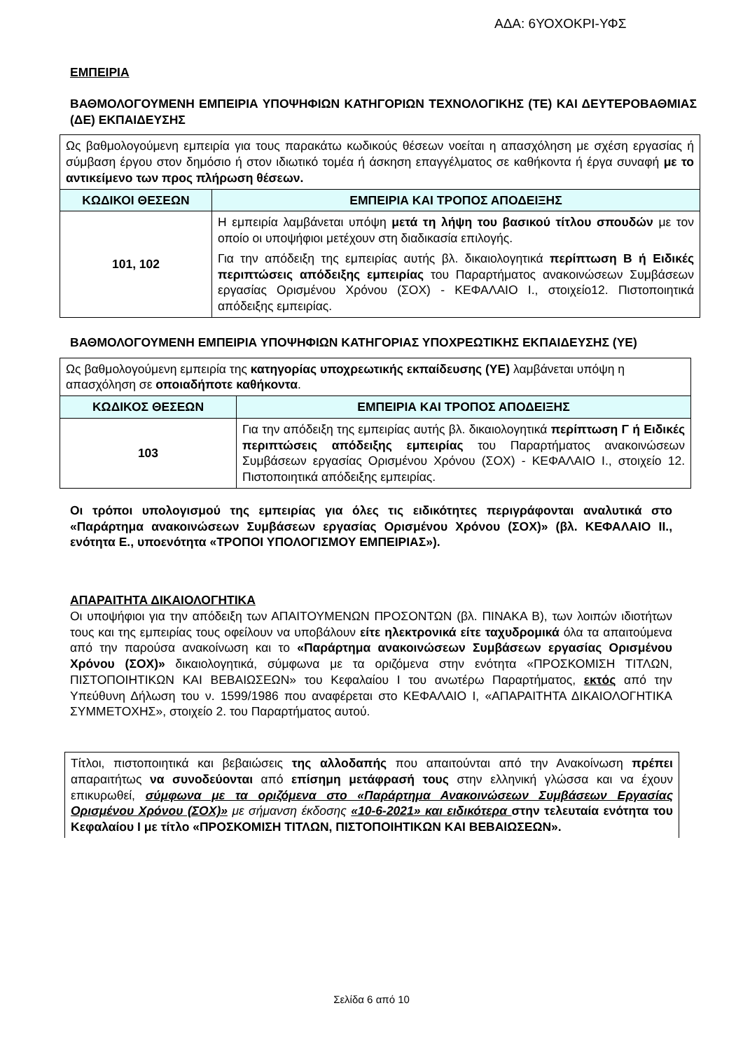ΑΔΑ: 6ΥΟΧΟΚΡΙ-ΥΦΣ
ΕΜΠΕΙΡΙΑ
ΒΑΘΜΟΛΟΓΟΥΜΕΝΗ ΕΜΠΕΙΡΙΑ ΥΠΟΨΗΦΙΩΝ ΚΑΤΗΓΟΡΙΩΝ ΤΕΧΝΟΛΟΓΙΚΗΣ (ΤΕ) ΚΑΙ ΔΕΥΤΕΡΟΒΑΘΜΙΑΣ (ΔΕ) ΕΚΠΑΙΔΕΥΣΗΣ
| Ως βαθμολογούμενη εμπειρία για τους παρακάτω κωδικούς θέσεων νοείται η απασχόληση με σχέση εργασίας ή σύμβαση έργου στον δημόσιο ή στον ιδιωτικό τομέα ή άσκηση επαγγέλματος σε καθήκοντα ή έργα συναφή με το αντικείμενο των προς πλήρωση θέσεων. | |
| ΚΩΔΙΚΟΙ ΘΕΣΕΩΝ | ΕΜΠΕΙΡΙΑ ΚΑΙ ΤΡΟΠΟΣ ΑΠΟΔΕΙΞΗΣ |
| 101, 102 | Η εμπειρία λαμβάνεται υπόψη μετά τη λήψη του βασικού τίτλου σπουδών με τον οποίο οι υποψήφιοι μετέχουν στη διαδικασία επιλογής. Για την απόδειξη της εμπειρίας αυτής βλ. δικαιολογητικά περίπτωση Β ή Ειδικές περιπτώσεις απόδειξης εμπειρίας του Παραρτήματος ανακοινώσεων Συμβάσεων εργασίας Ορισμένου Χρόνου (ΣΟΧ) - ΚΕΦΑΛΑΙΟ Ι., στοιχείο12. Πιστοποιητικά απόδειξης εμπειρίας. |
ΒΑΘΜΟΛΟΓΟΥΜΕΝΗ ΕΜΠΕΙΡΙΑ ΥΠΟΨΗΦΙΩΝ ΚΑΤΗΓΟΡΙΑΣ ΥΠΟΧΡΕΩΤΙΚΗΣ ΕΚΠΑΙΔΕΥΣΗΣ (ΥΕ)
| Ως βαθμολογούμενη εμπειρία της κατηγορίας υποχρεωτικής εκπαίδευσης (ΥΕ) λαμβάνεται υπόψη η απασχόληση σε οποιαδήποτε καθήκοντα . | |
| ΚΩΔΙΚΟΣ ΘΕΣΕΩΝ | ΕΜΠΕΙΡΙΑ ΚΑΙ ΤΡΟΠΟΣ ΑΠΟΔΕΙΞΗΣ |
| 103 | Για την απόδειξη της εμπειρίας αυτής βλ. δικαιολογητικά περίπτωση Γ ή Ειδικές περιπτώσεις απόδειξης εμπειρίας του Παραρτήματος ανακοινώσεων Συμβάσεων εργασίας Ορισμένου Χρόνου (ΣΟΧ) - ΚΕΦΑΛΑΙΟ Ι., στοιχείο 12. Πιστοποιητικά απόδειξης εμπειρίας. |
Οι τρόποι υπολογισμού της εμπειρίας για όλες τις ειδικότητες περιγράφονται αναλυτικά στο «Παράρτημα ανακοινώσεων Συμβάσεων εργασίας Ορισμένου Χρόνου (ΣΟΧ)» (βλ. ΚΕΦΑΛΑΙΟ ΙΙ., ενότητα Ε., υποενότητα «ΤΡΟΠΟΙ ΥΠΟΛΟΓΙΣΜΟΥ ΕΜΠΕΙΡΙΑΣ»).
ΑΠΑΡΑΙΤΗΤΑ ΔΙΚΑΙΟΛΟΓΗΤΙΚΑ
Οι υποψήφιοι για την απόδειξη των ΑΠΑΙΤΟΥΜΕΝΩΝ ΠΡΟΣΟΝΤΩΝ (βλ. ΠΙΝΑΚΑ Β), των λοιπών ιδιοτήτων τους και της εμπειρίας τους οφείλουν να υποβάλουν είτε ηλεκτρονικά είτε ταχυδρομικά όλα τα απαιτούμενα από την παρούσα ανακοίνωση και το «Παράρτημα ανακοινώσεων Συμβάσεων εργασίας Ορισμένου Χρόνου (ΣΟΧ)» δικαιολογητικά, σύμφωνα με τα οριζόμενα στην ενότητα «ΠΡΟΣΚΟΜΙΣΗ ΤΙΤΛΩΝ, ΠΙΣΤΟΠΟΙΗΤΙΚΩΝ ΚΑΙ ΒΕΒΑΙΩΣΕΩΝ» του Κεφαλαίου Ι του ανωτέρω Παραρτήματος, εκτός από την Υπεύθυνη Δήλωση του ν. 1599/1986 που αναφέρεται στο ΚΕΦΑΛΑΙΟ Ι, «ΑΠΑΡΑΙΤΗΤΑ ΔΙΚΑΙΟΛΟΓΗΤΙΚΑ ΣΥΜΜΕΤΟΧΗΣ», στοιχείο 2. του Παραρτήματος αυτού.
Τίτλοι, πιστοποιητικά και βεβαιώσεις της αλλοδαπής που απαιτούνται από την Ανακοίνωση πρέπει απαραιτήτως να συνοδεύονται από επίσημη μετάφρασή τους στην ελληνική γλώσσα και να έχουν επικυρωθεί, σύμφωνα με τα οριζόμενα στο «Παράρτημα Ανακοινώσεων Συμβάσεων Εργασίας Ορισμένου Χρόνου (ΣΟΧ)» με σήμανση έκδοσης «10-6-2021» και ειδικότερα στην τελευταία ενότητα του Κεφαλαίου Ι με τίτλο «ΠΡΟΣΚΟΜΙΣΗ ΤΙΤΛΩΝ, ΠΙΣΤΟΠΟΙΗΤΙΚΩΝ ΚΑΙ ΒΕΒΑΙΩΣΕΩΝ».
Σελίδα 6 από 10